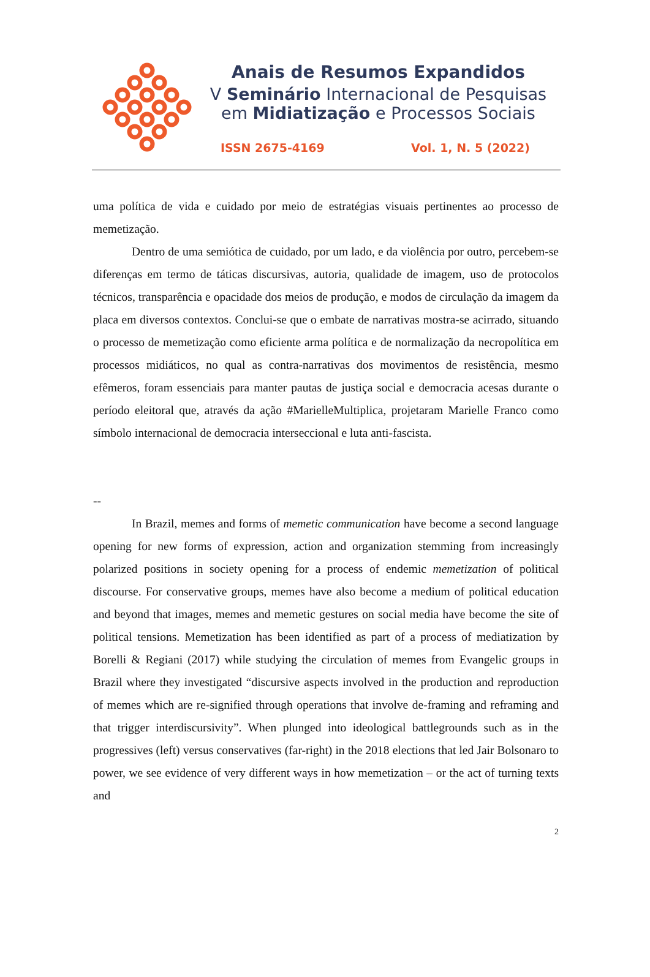Anais de Resumos Expandidos
V Seminário Internacional de Pesquisas
em Midiatização e Processos Sociais
ISSN 2675-4169 Vol. 1, N. 5 (2022)
uma política de vida e cuidado por meio de estratégias visuais pertinentes ao processo de memetização.
Dentro de uma semiótica de cuidado, por um lado, e da violência por outro, percebem-se diferenças em termo de táticas discursivas, autoria, qualidade de imagem, uso de protocolos técnicos, transparência e opacidade dos meios de produção, e modos de circulação da imagem da placa em diversos contextos. Conclui-se que o embate de narrativas mostra-se acirrado, situando o processo de memetização como eficiente arma política e de normalização da necropolítica em processos midiáticos, no qual as contra-narrativas dos movimentos de resistência, mesmo efêmeros, foram essenciais para manter pautas de justiça social e democracia acesas durante o período eleitoral que, através da ação #MarielleMultiplica, projetaram Marielle Franco como símbolo internacional de democracia interseccional e luta anti-fascista.
--
In Brazil, memes and forms of memetic communication have become a second language opening for new forms of expression, action and organization stemming from increasingly polarized positions in society opening for a process of endemic memetization of political discourse. For conservative groups, memes have also become a medium of political education and beyond that images, memes and memetic gestures on social media have become the site of political tensions. Memetization has been identified as part of a process of mediatization by Borelli & Regiani (2017) while studying the circulation of memes from Evangelic groups in Brazil where they investigated “discursive aspects involved in the production and reproduction of memes which are re-signified through operations that involve de-framing and reframing and that trigger interdiscursivity”. When plunged into ideological battlegrounds such as in the progressives (left) versus conservatives (far-right) in the 2018 elections that led Jair Bolsonaro to power, we see evidence of very different ways in how memetization – or the act of turning texts and
2